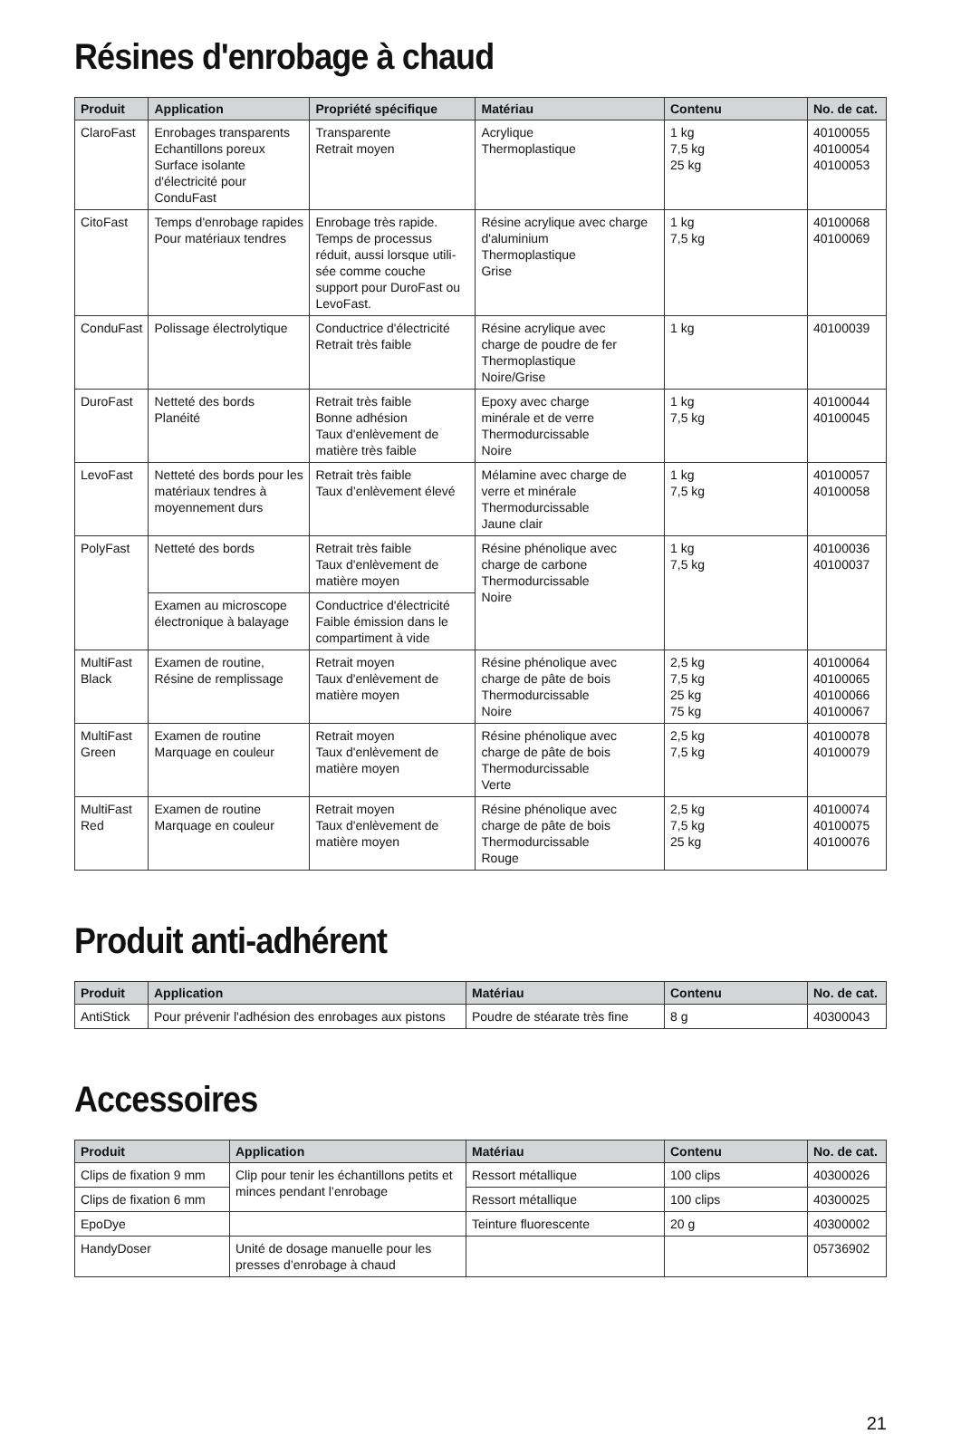Résines d'enrobage à chaud
| Produit | Application | Propriété spécifique | Matériau | Contenu | No. de cat. |
| --- | --- | --- | --- | --- | --- |
| ClaroFast | Enrobages transparents Echantillons poreux Surface isolante d'électricité pour ConduFast | Transparente Retrait moyen | Acrylique Thermoplastique | 1 kg 7,5 kg 25 kg | 40100055 40100054 40100053 |
| CitoFast | Temps d'enrobage rapides Pour matériaux tendres | Enrobage très rapide. Temps de processus réduit, aussi lorsque utili-sée comme couche support pour DuroFast ou LevoFast. | Résine acrylique avec charge d'aluminium Thermoplastique Grise | 1 kg 7,5 kg | 40100068 40100069 |
| ConduFast | Polissage électrolytique | Conductrice d'électricité Retrait très faible | Résine acrylique avec charge de poudre de fer Thermoplastique Noire/Grise | 1 kg | 40100039 |
| DuroFast | Netteté des bords Planéité | Retrait très faible Bonne adhésion Taux d'enlèvement de matière très faible | Epoxy avec charge minérale et de verre Thermodurcissable Noire | 1 kg 7,5 kg | 40100044 40100045 |
| LevoFast | Netteté des bords pour les matériaux tendres à moyennement durs | Retrait très faible Taux d’enlèvement élevé | Mélamine avec charge de verre et minérale Thermodurcissable Jaune clair | 1 kg 7,5 kg | 40100057 40100058 |
| PolyFast | Netteté des bords | Retrait très faible Taux d'enlèvement de matière moyen | Résine phénolique avec charge de carbone Thermodurcissable Noire | 1 kg 7,5 kg | 40100036 40100037 |
| | Examen au microscope électronique à balayage | Conductrice d'électricité Faible émission dans le compartiment à vide | | | |
| MultiFast Black | Examen de routine, Résine de remplissage | Retrait moyen Taux d'enlèvement de matière moyen | Résine phénolique avec charge de pâte de bois Thermodurcissable Noire | 2,5 kg 7,5 kg 25 kg 75 kg | 40100064 40100065 40100066 40100067 |
| MultiFast Green | Examen de routine Marquage en couleur | Retrait moyen Taux d'enlèvement de matière moyen | Résine phénolique avec charge de pâte de bois Thermodurcissable Verte | 2,5 kg 7,5 kg | 40100078 40100079 |
| MultiFast Red | Examen de routine Marquage en couleur | Retrait moyen Taux d'enlèvement de matière moyen | Résine phénolique avec charge de pâte de bois Thermodurcissable Rouge | 2,5 kg 7,5 kg 25 kg | 40100074 40100075 40100076 |
Produit anti-adhérent
| Produit | Application | Matériau | Contenu | No. de cat. |
| --- | --- | --- | --- | --- |
| AntiStick | Pour prévenir l'adhésion des enrobages aux pistons | Poudre de stéarate très fine | 8 g | 40300043 |
Accessoires
| Produit | Application | Matériau | Contenu | No. de cat. |
| --- | --- | --- | --- | --- |
| Clips de fixation 9 mm | Clip pour tenir les échantillons petits et minces pendant l’enrobage | Ressort métallique | 100 clips | 40300026 |
| Clips de fixation 6 mm | | Ressort métallique | 100 clips | 40300025 |
| EpoDye | | Teinture fluorescente | 20 g | 40300002 |
| HandyDoser | Unité de dosage manuelle pour les presses d’enrobage à chaud | | | 05736902 |
21